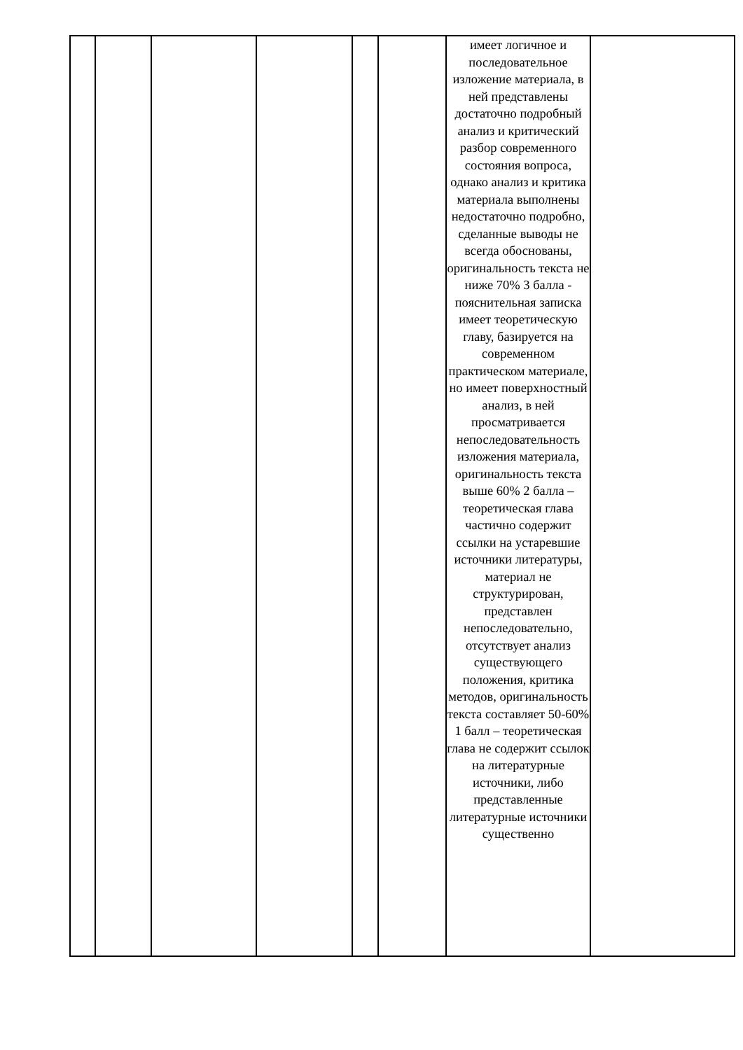| | | | | | | имеет логичное и последовательное изложение материала, в ней представлены достаточно подробный анализ и критический разбор современного состояния вопроса, однако анализ и критика материала выполнены недостаточно подробно, сделанные выводы не всегда обоснованы, оригинальность текста не ниже 70% 3 балла - пояснительная записка имеет теоретическую главу, базируется на современном практическом материале, но имеет поверхностный анализ, в ней просматривается непоследовательность изложения материала, оригинальность текста выше 60% 2 балла – теоретическая глава частично содержит ссылки на устаревшие источники литературы, материал не структурирован, представлен непоследовательно, отсутствует анализ существующего положения, критика методов, оригинальность текста составляет 50-60% 1 балл – теоретическая глава не содержит ссылок на литературные источники, либо представленные литературные источники существенно | |